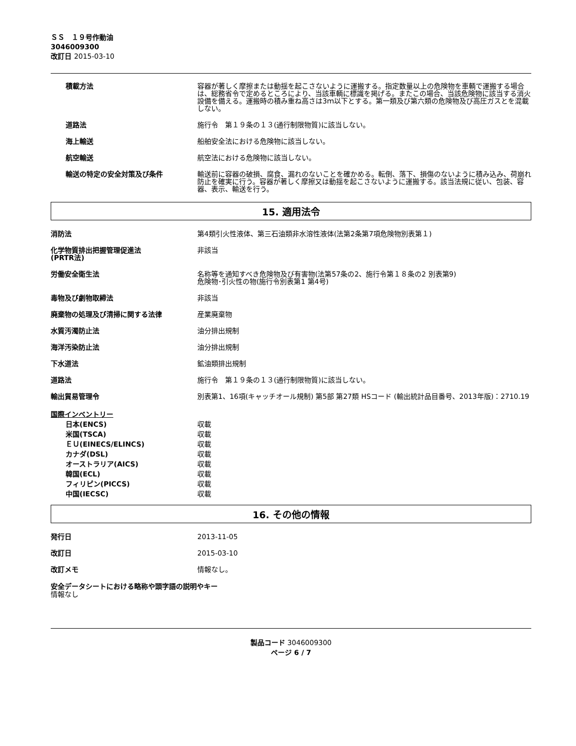ＳＳ　１９号作動油
3046009300
改訂日 2015-03-10
積載方法 容器が著しく摩擦または動揺を起こさないように運搬する。指定数量以上の危険物を車輌で運搬する場合は、総務省令で定めるところにより、当該車輌に標識を掲げる。またこの場合、当該危険物に該当する消火設備を備える。運搬時の積み重ね高さは3ｍ以下とする。第一類及び第六類の危険物及び高圧ガスとを混載しない。
道路法 施行令　第１９条の１３(通行制限物質)に該当しない。
海上輸送 船舶安全法における危険物に該当しない。
航空輸送 航空法における危険物に該当しない。
輸送の特定の安全対策及び条件 輸送前に容器の破損、腐食、漏れのないことを確かめる。転倒、落下、損傷のないように積み込み、荷崩れ防止を確実に行う。容器が著しく摩擦又は動揺を起こさないように運搬する。該当法規に従い、包装、容器、表示、輸送を行う。
15. 適用法令
消防法 第4類引火性液体、第三石油類非水溶性液体(法第2条第7項危険物別表第１)
化学物質排出把握管理促進法
(PRTR法)
非該当
労働安全衛生法 名称等を通知すべき危険物及び有害物(法第57条の2、施行令第１８条の2 別表第9)
危険物･引火性の物(施行令別表第1 第4号)
毒物及び劇物取締法 非該当
廃棄物の処理及び清掃に関する法律 産業廃棄物
水質汚濁防止法 油分排出規制
海洋汚染防止法 油分排出規制
下水道法 鉱油類排出規制
道路法 施行令　第１９条の１３(通行制限物質)に該当しない。
輸出貿易管理令 別表第1、16項(キャッチオール規制) 第5部 第27類 HSコード (輸出統計品目番号、2013年版)：2710.19
国際インベントリー
日本(ENCS) 収載
米国(TSCA) 収載
ＥＵ(EINECS/ELINCS) 収載
カナダ(DSL) 収載
オーストラリア(AICS) 収載
韓国(ECL) 収載
フィリピン(PICCS) 収載
中国(IECSC) 収載
16. その他の情報
発行日 2013-11-05
改訂日 2015-03-10
改訂メモ 情報なし。
安全データシートにおける略称や頭字語の説明やキー
情報なし
製品コード 3046009300
ページ 6 / 7